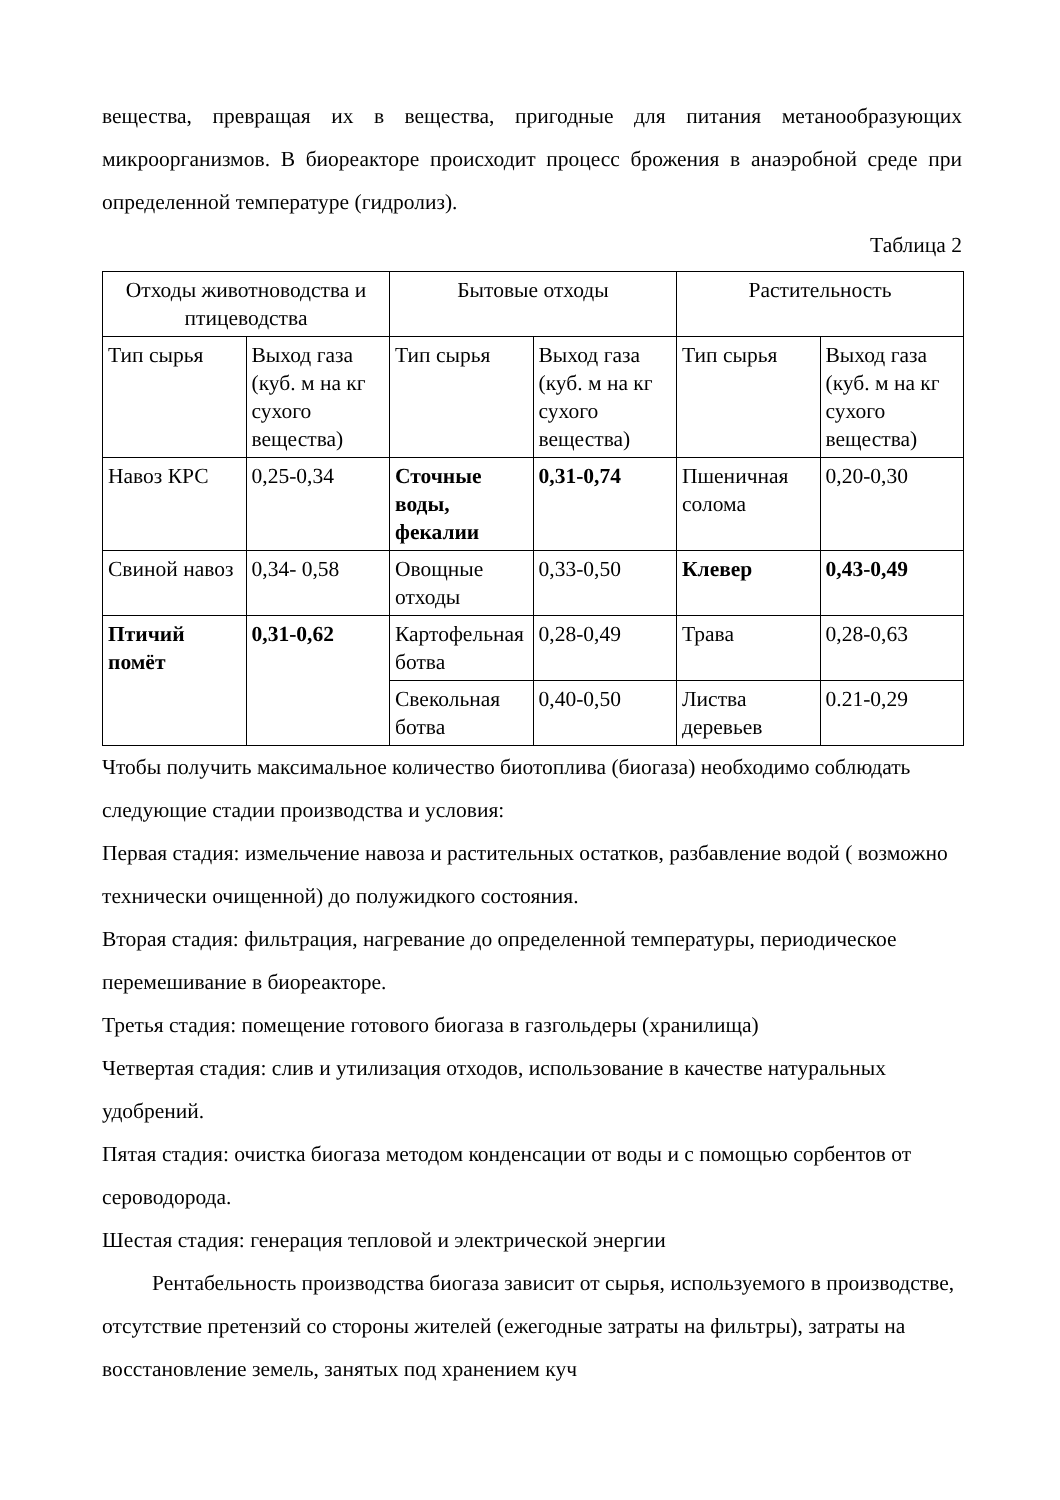вещества, превращая их в вещества, пригодные для питания метанообразующих микроорганизмов. В биореакторе происходит процесс брожения в анаэробной среде при определенной температуре (гидролиз).
Таблица 2
| Отходы животноводства и птицеводства | | Бытовые отходы | | Растительность | |
| Тип сырья | Выход газа (куб. м на кг сухого вещества) | Тип сырья | Выход газа (куб. м на кг сухого вещества) | Тип сырья | Выход газа (куб. м на кг сухого вещества) |
| Навоз КРС | 0,25-0,34 | Сточные воды, фекалии | 0,31-0,74 | Пшеничная солома | 0,20-0,30 |
| Свиной навоз | 0,34- 0,58 | Овощные отходы | 0,33-0,50 | Клевер | 0,43-0,49 |
| Птичий помёт | 0,31-0,62 | Картофельная ботва | 0,28-0,49 | Трава | 0,28-0,63 |
| | | Свекольная ботва | 0,40-0,50 | Листва деревьев | 0.21-0,29 |
Чтобы получить максимальное количество биотоплива (биогаза) необходимо соблюдать следующие стадии производства и условия:
Первая стадия: измельчение навоза и растительных остатков, разбавление водой ( возможно технически очищенной) до полужидкого состояния.
Вторая стадия: фильтрация, нагревание до определенной температуры, периодическое перемешивание в биореакторе.
Третья стадия: помещение готового биогаза в газгольдеры (хранилища)
Четвертая стадия: слив и утилизация отходов, использование в качестве натуральных удобрений.
Пятая стадия: очистка биогаза методом конденсации от воды и с помощью сорбентов от сероводорода.
Шестая стадия: генерация тепловой и электрической энергии
Рентабельность производства биогаза зависит от сырья, используемого в производстве, отсутствие претензий со стороны жителей (ежегодные затраты на фильтры), затраты на восстановление земель, занятых под хранением куч